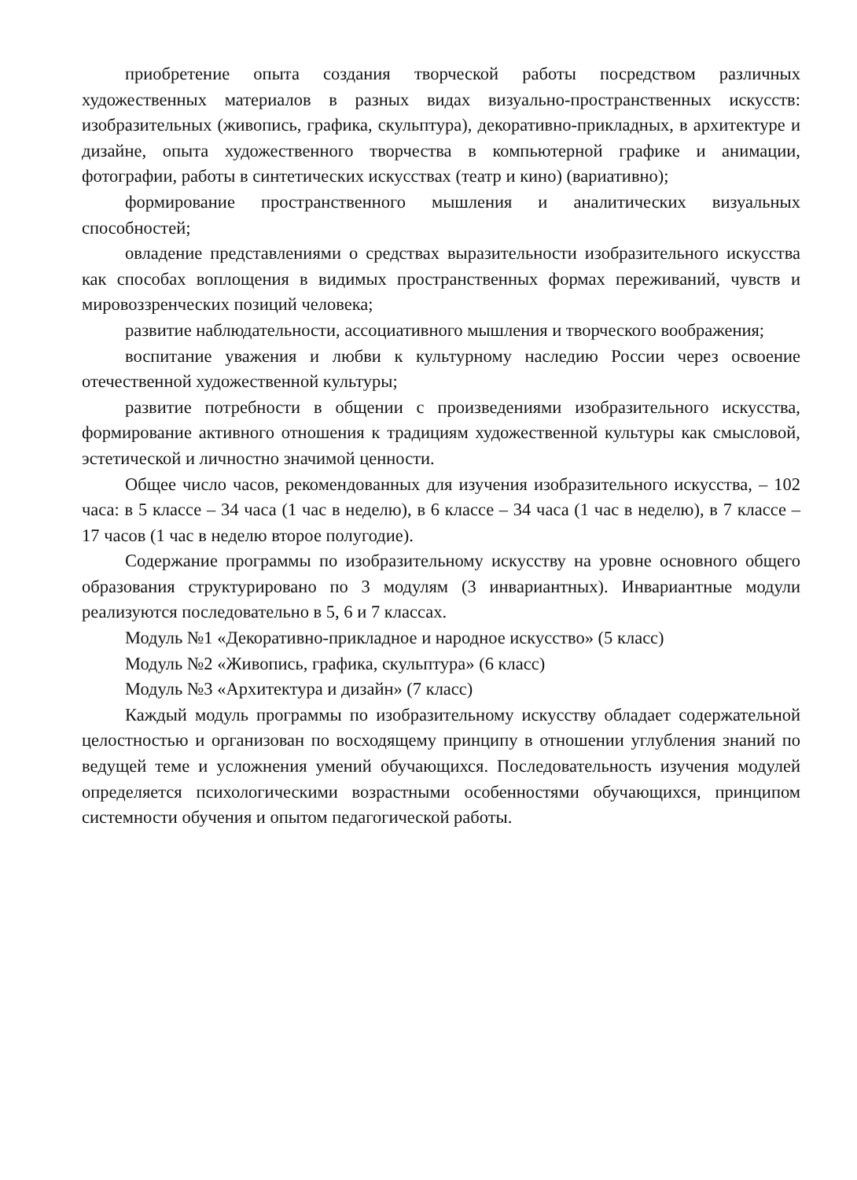приобретение опыта создания творческой работы посредством различных художественных материалов в разных видах визуально-пространственных искусств: изобразительных (живопись, графика, скульптура), декоративно-прикладных, в архитектуре и дизайне, опыта художественного творчества в компьютерной графике и анимации, фотографии, работы в синтетических искусствах (театр и кино) (вариативно);
формирование пространственного мышления и аналитических визуальных способностей;
овладение представлениями о средствах выразительности изобразительного искусства как способах воплощения в видимых пространственных формах переживаний, чувств и мировоззренческих позиций человека;
развитие наблюдательности, ассоциативного мышления и творческого воображения;
воспитание уважения и любви к культурному наследию России через освоение отечественной художественной культуры;
развитие потребности в общении с произведениями изобразительного искусства, формирование активного отношения к традициям художественной культуры как смысловой, эстетической и личностно значимой ценности.
Общее число часов, рекомендованных для изучения изобразительного искусства, – 102 часа: в 5 классе – 34 часа (1 час в неделю), в 6 классе – 34 часа (1 час в неделю), в 7 классе – 17 часов (1 час в неделю второе полугодие).
Содержание программы по изобразительному искусству на уровне основного общего образования структурировано по 3 модулям (3 инвариантных). Инвариантные модули реализуются последовательно в 5, 6 и 7 классах.
Модуль №1 «Декоративно-прикладное и народное искусство» (5 класс)
Модуль №2 «Живопись, графика, скульптура» (6 класс)
Модуль №3 «Архитектура и дизайн» (7 класс)
Каждый модуль программы по изобразительному искусству обладает содержательной целостностью и организован по восходящему принципу в отношении углубления знаний по ведущей теме и усложнения умений обучающихся. Последовательность изучения модулей определяется психологическими возрастными особенностями обучающихся, принципом системности обучения и опытом педагогической работы.